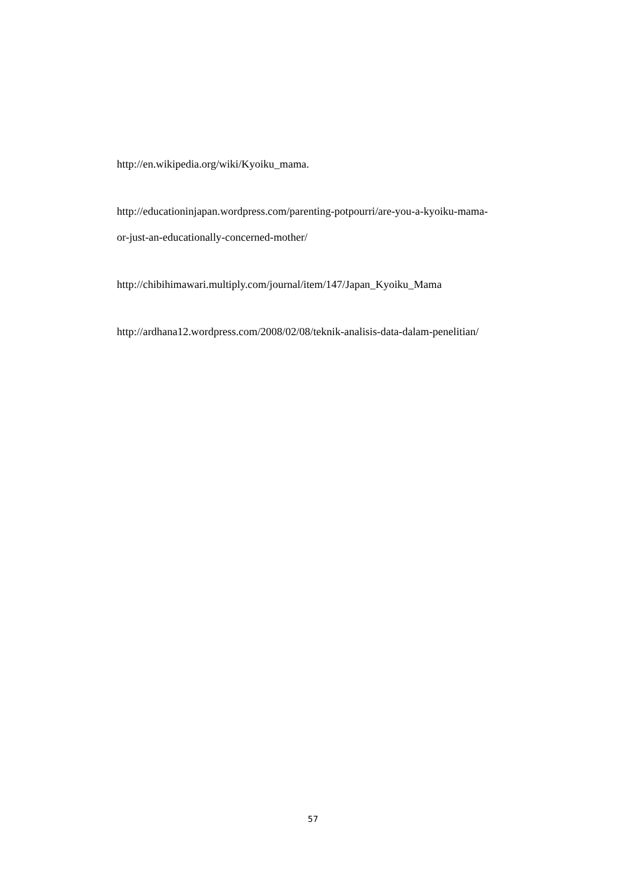http://en.wikipedia.org/wiki/Kyoiku_mama.
http://educationinjapan.wordpress.com/parenting-potpourri/are-you-a-kyoiku-mama-
or-just-an-educationally-concerned-mother/
http://chibihimawari.multiply.com/journal/item/147/Japan_Kyoiku_Mama
http://ardhana12.wordpress.com/2008/02/08/teknik-analisis-data-dalam-penelitian/
57